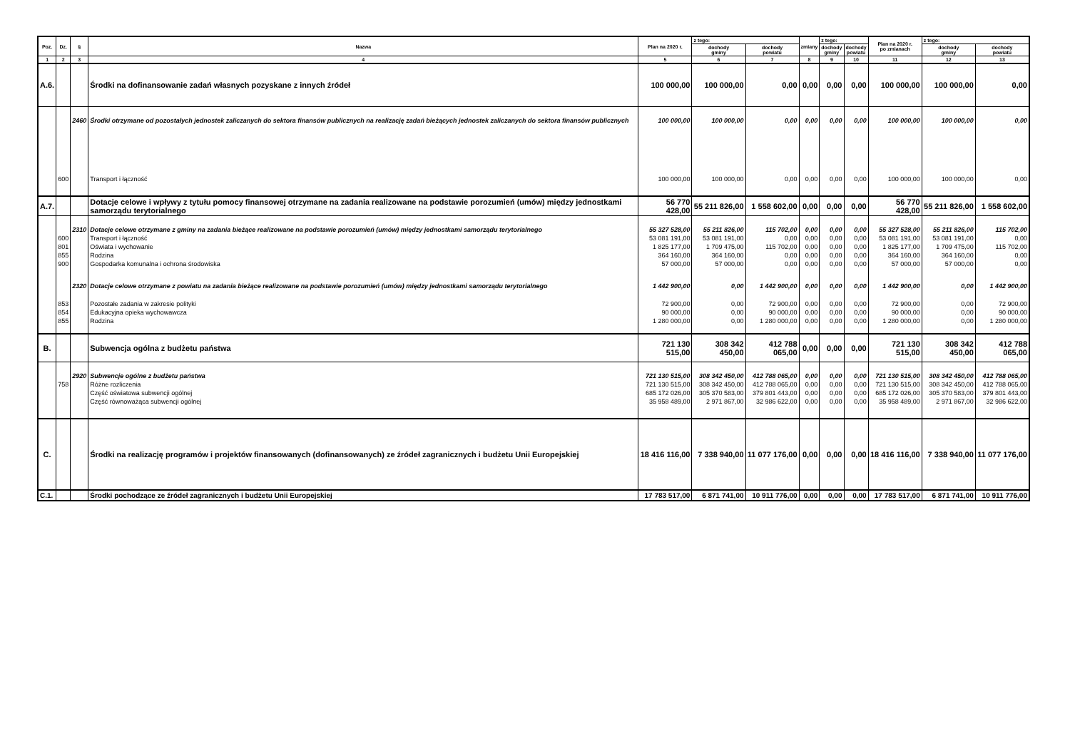| Poz. | Dz. | § | Nazwa | Plan na 2020 r. | z tego: | | zmiany | z tego: | | Plan na 2020 r. po zmianach | z tego: | |
| --- | --- | --- | --- | --- | --- | --- | --- | --- | --- | --- | --- | --- |
| | | | | | dochody gminy | dochody powiatu | | dochody gminy | dochody powiatu | | dochody gminy | dochody powiatu |
| 1 | 2 | 3 | 4 | 5 | 6 | 7 | 8 | 9 | 10 | 11 | 12 | 13 |
| A.6. | | | Środki na dofinansowanie zadań własnych pozyskane z innych źródeł | 100 000,00 | 100 000,00 | 0,00 | 0,00 | 0,00 | 0,00 | 100 000,00 | 100 000,00 | 0,00 |
| | | 2460 | Środki otrzymane od pozostałych jednostek zaliczanych do sektora finansów publicznych na realizację zadań bieżących jednostek zaliczanych do sektora finansów publicznych | 100 000,00 | 100 000,00 | 0,00 | 0,00 | 0,00 | 0,00 | 100 000,00 | 100 000,00 | 0,00 |
| | 600 | | Transport i łączność | 100 000,00 | 100 000,00 | 0,00 | 0,00 | 0,00 | 0,00 | 100 000,00 | 100 000,00 | 0,00 |
| A.7. | | | Dotacje celowe i wpływy z tytułu pomocy finansowej otrzymane na zadania realizowane na podstawie porozumień (umów) między jednostkami samorządu terytorialnego | 56 770 428,00 | 55 211 826,00 | 1 558 602,00 | 0,00 | 0,00 | 0,00 | 56 770 428,00 | 55 211 826,00 | 1 558 602,00 |
| | | 2310 | Dotacje celowe otrzymane z gminy na zadania bieżące realizowane na podstawie porozumień (umów) między jednostkami samorządu terytorialnego | 55 327 528,00 | 55 211 826,00 | 115 702,00 | 0,00 | 0,00 | 0,00 | 55 327 528,00 | 55 211 826,00 | 115 702,00 |
| | 600 | | Transport i łączność | 53 081 191,00 | 53 081 191,00 | 0,00 | 0,00 | 0,00 | 0,00 | 53 081 191,00 | 53 081 191,00 | 0,00 |
| | 801 | | Oświata i wychowanie | 1 825 177,00 | 1 709 475,00 | 115 702,00 | 0,00 | 0,00 | 0,00 | 1 825 177,00 | 1 709 475,00 | 115 702,00 |
| | 855 | | Rodzina | 364 160,00 | 364 160,00 | 0,00 | 0,00 | 0,00 | 0,00 | 364 160,00 | 364 160,00 | 0,00 |
| | 900 | | Gospodarka komunalna i ochrona środowiska | 57 000,00 | 57 000,00 | 0,00 | 0,00 | 0,00 | 0,00 | 57 000,00 | 57 000,00 | 0,00 |
| | | 2320 | Dotacje celowe otrzymane z powiatu na zadania bieżące realizowane na podstawie porozumień (umów) między jednostkami samorządu terytorialnego | 1 442 900,00 | 0,00 | 1 442 900,00 | 0,00 | 0,00 | 0,00 | 1 442 900,00 | 0,00 | 1 442 900,00 |
| | 853 | | Pozostałe zadania w zakresie polityki | 72 900,00 | 0,00 | 72 900,00 | 0,00 | 0,00 | 0,00 | 72 900,00 | 0,00 | 72 900,00 |
| | 854 | | Edukacyjna opieka wychowawcza | 90 000,00 | 0,00 | 90 000,00 | 0,00 | 0,00 | 0,00 | 90 000,00 | 0,00 | 90 000,00 |
| | 855 | | Rodzina | 1 280 000,00 | 0,00 | 1 280 000,00 | 0,00 | 0,00 | 0,00 | 1 280 000,00 | 0,00 | 1 280 000,00 |
| B. | | | Subwencja ogólna z budżetu państwa | 721 130 515,00 | 308 342 450,00 | 412 788 065,00 | 0,00 | 0,00 | 0,00 | 721 130 515,00 | 308 342 450,00 | 412 788 065,00 |
| | | 2920 | Subwencje ogólne z budżetu państwa | 721 130 515,00 | 308 342 450,00 | 412 788 065,00 | 0,00 | 0,00 | 0,00 | 721 130 515,00 | 308 342 450,00 | 412 788 065,00 |
| | 758 | | Różne rozliczenia | 721 130 515,00 | 308 342 450,00 | 412 788 065,00 | 0,00 | 0,00 | 0,00 | 721 130 515,00 | 308 342 450,00 | 412 788 065,00 |
| | | | Część oświatowa subwencji ogólnej | 685 172 026,00 | 305 370 583,00 | 379 801 443,00 | 0,00 | 0,00 | 0,00 | 685 172 026,00 | 305 370 583,00 | 379 801 443,00 |
| | | | Część równoważąca subwencji ogólnej | 35 958 489,00 | 2 971 867,00 | 32 986 622,00 | 0,00 | 0,00 | 0,00 | 35 958 489,00 | 2 971 867,00 | 32 986 622,00 |
| C. | | | Środki na realizację programów i projektów finansowanych (dofinansowanych) ze źródeł zagranicznych i budżetu Unii Europejskiej | 18 416 116,00 | 7 338 940,00 | 11 077 176,00 | 0,00 | 0,00 | 0,00 | 18 416 116,00 | 7 338 940,00 | 11 077 176,00 |
| C.1. | | | Środki pochodzące ze źródeł zagranicznych i budżetu Unii Europejskiej | 17 783 517,00 | 6 871 741,00 | 10 911 776,00 | 0,00 | 0,00 | 0,00 | 17 783 517,00 | 6 871 741,00 | 10 911 776,00 |